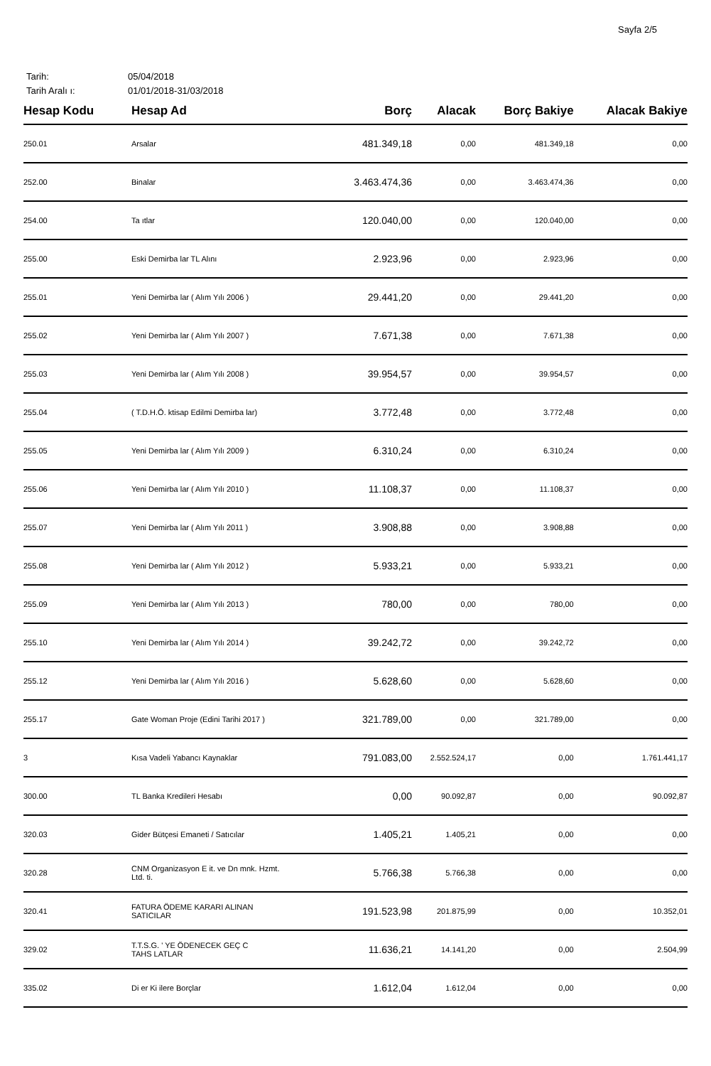Sayfa 2/5
Tarih: 05/04/2018
Tarih Aralı ı: 01/01/2018-31/03/2018
| Hesap Kodu | Hesap Ad | Borç | Alacak | Borç Bakiye | Alacak Bakiye |
| --- | --- | --- | --- | --- | --- |
| 250.01 | Arsalar | 481.349,18 | 0,00 | 481.349,18 | 0,00 |
| 252.00 | Binalar | 3.463.474,36 | 0,00 | 3.463.474,36 | 0,00 |
| 254.00 | Ta ıtlar | 120.040,00 | 0,00 | 120.040,00 | 0,00 |
| 255.00 | Eski Demirba lar TL Alını | 2.923,96 | 0,00 | 2.923,96 | 0,00 |
| 255.01 | Yeni Demirba lar ( Alım Yılı 2006 ) | 29.441,20 | 0,00 | 29.441,20 | 0,00 |
| 255.02 | Yeni Demirba lar ( Alım Yılı 2007 ) | 7.671,38 | 0,00 | 7.671,38 | 0,00 |
| 255.03 | Yeni Demirba lar ( Alım Yılı 2008 ) | 39.954,57 | 0,00 | 39.954,57 | 0,00 |
| 255.04 | ( T.D.H.Ö. ktisap Edilmi Demirba lar) | 3.772,48 | 0,00 | 3.772,48 | 0,00 |
| 255.05 | Yeni Demirba lar ( Alım Yılı 2009 ) | 6.310,24 | 0,00 | 6.310,24 | 0,00 |
| 255.06 | Yeni Demirba lar ( Alım Yılı 2010 ) | 11.108,37 | 0,00 | 11.108,37 | 0,00 |
| 255.07 | Yeni Demirba lar ( Alım Yılı 2011 ) | 3.908,88 | 0,00 | 3.908,88 | 0,00 |
| 255.08 | Yeni Demirba lar ( Alım Yılı 2012 ) | 5.933,21 | 0,00 | 5.933,21 | 0,00 |
| 255.09 | Yeni Demirba lar ( Alım Yılı 2013 ) | 780,00 | 0,00 | 780,00 | 0,00 |
| 255.10 | Yeni Demirba lar ( Alım Yılı 2014 ) | 39.242,72 | 0,00 | 39.242,72 | 0,00 |
| 255.12 | Yeni Demirba lar ( Alım Yılı 2016 ) | 5.628,60 | 0,00 | 5.628,60 | 0,00 |
| 255.17 | Gate Woman Proje (Edini Tarihi 2017 ) | 321.789,00 | 0,00 | 321.789,00 | 0,00 |
| 3 | Kısa Vadeli Yabancı Kaynaklar | 791.083,00 | 2.552.524,17 | 0,00 | 1.761.441,17 |
| 300.00 | TL Banka Kredileri Hesabı | 0,00 | 90.092,87 | 0,00 | 90.092,87 |
| 320.03 | Gider Bütçesi Emaneti / Satıcılar | 1.405,21 | 1.405,21 | 0,00 | 0,00 |
| 320.28 | CNM Organizasyon E it. ve Dn mnk. Hzmt. Ltd. ti. | 5.766,38 | 5.766,38 | 0,00 | 0,00 |
| 320.41 | FATURA ÖDEME KARARI ALINAN SATICILAR | 191.523,98 | 201.875,99 | 0,00 | 10.352,01 |
| 329.02 | T.T.S.G. ' YE ÖDENECEK GEÇ C TAHS LATLAR | 11.636,21 | 14.141,20 | 0,00 | 2.504,99 |
| 335.02 | Di er Ki ilere Borçlar | 1.612,04 | 1.612,04 | 0,00 | 0,00 |